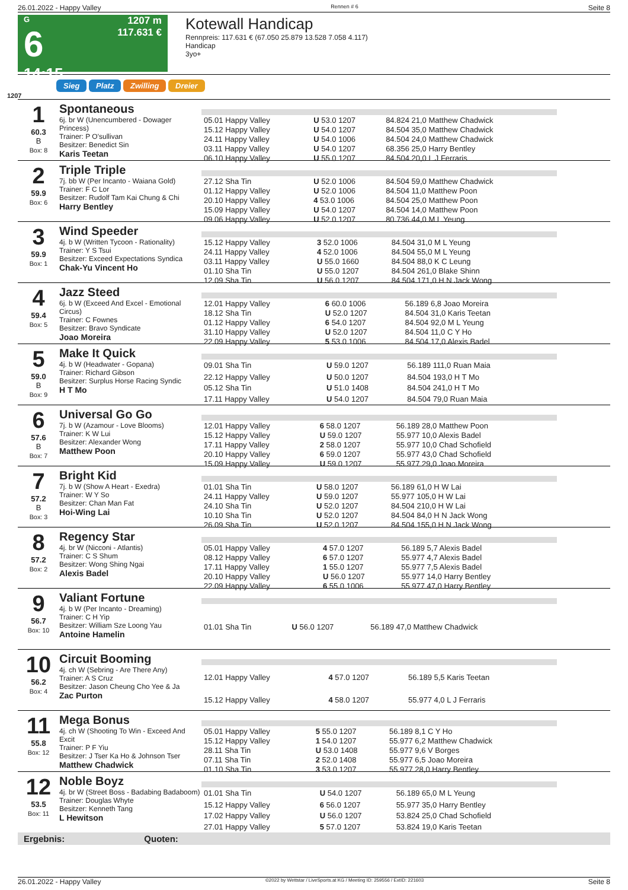26.01.2022 - Happy Valley Rennen # 6 Seite 8
G
6
14:15
1207 m
117.631 €
Kotewall Handicap
Rennpreis: 117.631 € (67.050 25.879 13.528 7.058 4.117)
Handicap
3yo+
Sieg Platz Zwilling Dreier
1207
1
60.3
B
Box: 8
Spontaneous
6j. br W (Unencumbered - Dowager Princess)
Trainer: P O'sullivan
Besitzer: Benedict Sin
Karis Teetan
| 05.01 Happy Valley | U 53.0 1207 | 84.824 21,0 Matthew Chadwick |
| 15.12 Happy Valley | U 54.0 1207 | 84.504 35,0 Matthew Chadwick |
| 24.11 Happy Valley | U 54.0 1006 | 84.504 24,0 Matthew Chadwick |
| 03.11 Happy Valley | U 54.0 1207 | 68.356 25,0 Harry Bentley |
| 06.10 Happy Valley | U 55.0 1207 | 84.504 20,0 L J Ferraris |
2
59.9
Box: 6
Triple Triple
7j. bb W (Per Incanto - Waiana Gold)
Trainer: F C Lor
Besitzer: Rudolf Tam Kai Chung & Chi
Harry Bentley
| 27.12 Sha Tin | U 52.0 1006 | 84.504 59,0 Matthew Chadwick |
| 01.12 Happy Valley | U 52.0 1006 | 84.504 11,0 Matthew Poon |
| 20.10 Happy Valley | 4 53.0 1006 | 84.504 25,0 Matthew Poon |
| 15.09 Happy Valley | U 54.0 1207 | 84.504 14,0 Matthew Poon |
| 09.06 Happy Valley | U 52.0 1207 | 80.736 44,0 M L Yeung |
3
59.9
Box: 1
Wind Speeder
4j. b W (Written Tycoon - Rationality)
Trainer: Y S Tsui
Besitzer: Exceed Expectations Syndica
Chak-Yu Vincent Ho
| 15.12 Happy Valley | 3 52.0 1006 | 84.504 31,0 M L Yeung |
| 24.11 Happy Valley | 4 52.0 1006 | 84.504 55,0 M L Yeung |
| 03.11 Happy Valley | U 55.0 1660 | 84.504 88,0 K C Leung |
| 01.10 Sha Tin | U 55.0 1207 | 84.504 261,0 Blake Shinn |
| 12.09 Sha Tin | U 56.0 1207 | 84.504 171,0 H N Jack Wong |
4
59.4
Box: 5
Jazz Steed
6j. b W (Exceed And Excel - Emotional Circus)
Trainer: C Fownes
Besitzer: Bravo Syndicate
Joao Moreira
| 12.01 Happy Valley | 6 60.0 1006 | 56.189 6,8 Joao Moreira |
| 18.12 Sha Tin | U 52.0 1207 | 84.504 31,0 Karis Teetan |
| 01.12 Happy Valley | 6 54.0 1207 | 84.504 92,0 M L Yeung |
| 31.10 Happy Valley | U 52.0 1207 | 84.504 11,0 C Y Ho |
| 22.09 Happy Valley | 5 53.0 1006 | 84.504 17,0 Alexis Badel |
5
59.0
B
Box: 9
Make It Quick
4j. b W (Headwater - Gopana)
Trainer: Richard Gibson
Besitzer: Surplus Horse Racing Syndic
H T Mo
| 09.01 Sha Tin | U 59.0 1207 | 56.189 111,0 Ruan Maia |
| 22.12 Happy Valley | U 50.0 1207 | 84.504 193,0 H T Mo |
| 05.12 Sha Tin | U 51.0 1408 | 84.504 241,0 H T Mo |
| 17.11 Happy Valley | U 54.0 1207 | 84.504 79,0 Ruan Maia |
6
57.6
B
Box: 7
Universal Go Go
7j. b W (Azamour - Love Blooms)
Trainer: K W Lui
Besitzer: Alexander Wong
Matthew Poon
| 12.01 Happy Valley | 6 58.0 1207 | 56.189 28,0 Matthew Poon |
| 15.12 Happy Valley | U 59.0 1207 | 55.977 10,0 Alexis Badel |
| 17.11 Happy Valley | 2 58.0 1207 | 55.977 10,0 Chad Schofield |
| 20.10 Happy Valley | 6 59.0 1207 | 55.977 43,0 Chad Schofield |
| 15.09 Happy Valley | U 59.0 1207 | 55.977 29,0 Joao Moreira |
7
57.2
B
Box: 3
Bright Kid
7j. b W (Show A Heart - Exedra)
Trainer: W Y So
Besitzer: Chan Man Fat
Hoi-Wing Lai
| 01.01 Sha Tin | U 58.0 1207 | 56.189 61,0 H W Lai |
| 24.11 Happy Valley | U 59.0 1207 | 55.977 105,0 H W Lai |
| 24.10 Sha Tin | U 52.0 1207 | 84.504 210,0 H W Lai |
| 10.10 Sha Tin | U 52.0 1207 | 84.504 84,0 H N Jack Wong |
| 26.09 Sha Tin | U 52.0 1207 | 84.504 155,0 H N Jack Wong |
8
57.2
Box: 2
Regency Star
4j. br W (Nicconi - Atlantis)
Trainer: C S Shum
Besitzer: Wong Shing Ngai
Alexis Badel
| 05.01 Happy Valley | 4 57.0 1207 | 56.189 5,7 Alexis Badel |
| 08.12 Happy Valley | 6 57.0 1207 | 55.977 4,7 Alexis Badel |
| 17.11 Happy Valley | 1 55.0 1207 | 55.977 7,5 Alexis Badel |
| 20.10 Happy Valley | U 56.0 1207 | 55.977 14,0 Harry Bentley |
| 22.09 Happy Valley | 6 55.0 1006 | 55.977 47,0 Harry Bentley |
9
56.7
Box: 10
Valiant Fortune
4j. b W (Per Incanto - Dreaming)
Trainer: C H Yip
Besitzer: William Sze Loong Yau
Antoine Hamelin
| 01.01 Sha Tin | U 56.0 1207 | 56.189 47,0 Matthew Chadwick |
10
56.2
Box: 4
Circuit Booming
4j. ch W (Sebring - Are There Any)
Trainer: A S Cruz
Besitzer: Jason Cheung Cho Yee & Ja
Zac Purton
| 12.01 Happy Valley | 4 57.0 1207 | 56.189 5,5 Karis Teetan |
| 15.12 Happy Valley | 4 58.0 1207 | 55.977 4,0 L J Ferraris |
11
55.8
Box: 12
Mega Bonus
4j. ch W (Shooting To Win - Exceed And Excit
Trainer: P F Yiu
Besitzer: J Tser Ka Ho & Johnson Tser
Matthew Chadwick
| 05.01 Happy Valley | 5 55.0 1207 | 56.189 8,1 C Y Ho |
| 15.12 Happy Valley | 1 54.0 1207 | 55.977 6,2 Matthew Chadwick |
| 28.11 Sha Tin | U 53.0 1408 | 55.977 9,6 V Borges |
| 07.11 Sha Tin | 2 52.0 1408 | 55.977 6,5 Joao Moreira |
| 01.10 Sha Tin | 3 53.0 1207 | 55.977 28,0 Harry Bentley |
12
53.5
Box: 11
Noble Boyz
4j. br W (Street Boss - Badabing Badaboom)
Trainer: Douglas Whyte
Besitzer: Kenneth Tang
L Hewitson
| 01.01 Sha Tin | U 54.0 1207 | 56.189 65,0 M L Yeung |
| 15.12 Happy Valley | 6 56.0 1207 | 55.977 35,0 Harry Bentley |
| 17.02 Happy Valley | U 56.0 1207 | 53.824 25,0 Chad Schofield |
| 27.01 Happy Valley | 5 57.0 1207 | 53.824 19,0 Karis Teetan |
Ergebnis: Quoten:
26.01.2022 - Happy Valley ©2022 by Wettstar / LiveSports.at KG / Meeting ID: 259556 / ExtID: 221603 Seite 8